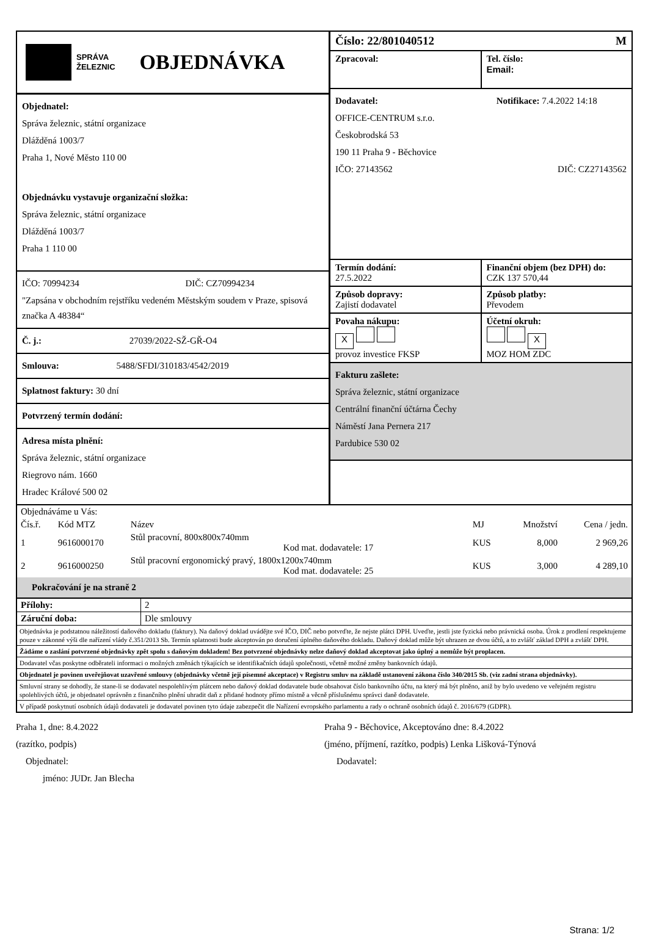SPRÁVA
ŽELEZNIC
OBJEDNÁVKA
Objednatel:
Správa železnic, státní organizace
Dlážděná 1003/7
Praha 1, Nové Město 110 00
Objednávku vystavuje organizační složka:
Správa železnic, státní organizace
Dlážděná 1003/7
Praha 1 110 00
IČO: 70994234 DIČ: CZ70994234
"Zapsána v obchodním rejstříku vedeném Městským soudem v Praze, spisová značka A 48384“
Č. j.: 27039/2022-SŽ-GŘ-O4
Smlouva: 5488/SFDI/310183/4542/2019
Splatnost faktury: 30 dní
Potvrzený termín dodání:
Adresa místa plnění:
Správa železnic, státní organizace
Riegrovo nám. 1660
Hradec Králové 500 02
Číslo: 22/801040512 M
Zpracoval: Tel. číslo:
Email:
Dodavatel: Notifikace: 7.4.2022 14:18
OFFICE-CENTRUM s.r.o.
Českobrodská 53
190 11 Praha 9 - Běchovice
IČO: 27143562 DIČ: CZ27143562
Termín dodání:
27.5.2022
Finanční objem (bez DPH) do:
CZK 137 570,44
Způsob dopravy:
Zajistí dodavatel
Způsob platby:
Převodem
Povaha nákupu:
X
provoz investice FKSP
Účetní okruh:
X
MOZ HOM ZDC
Fakturu zašlete:
Správa železnic, státní organizace
Centrální finanční účtárna Čechy
Náměstí Jana Pernera 217
Pardubice 530 02
| Objednáváme u Vás: | | | | | |
| Čís.ř. | Kód MTZ | Název | MJ | Množství | Cena / jedn. |
| 1 | 9616000170 | Stůl pracovní, 800x800x740mm Kod mat. dodavatele: 17 | KUS | 8,000 | 2 969,26 |
| 2 | 9616000250 | Stůl pracovní ergonomický pravý, 1800x1200x740mm Kod mat. dodavatele: 25 | KUS | 3,000 | 4 289,10 |
| Pokračování je na straně 2 | | | | | |
| Přílohy: | 2 |
| Záruční doba: | Dle smlouvy |
Objednávka je podstatnou náležitostí daňového dokladu (faktury). Na daňový doklad uvádějte své IČO, DIČ nebo potvrďte, že nejste plátci DPH. Uveďte, jestli jste fyzická nebo právnická osoba. Úrok z prodlení respektujeme pouze v zákonné výši dle nařízení vlády č.351/2013 Sb. Termín splatnosti bude akceptován po doručení úplného daňového dokladu. Daňový doklad může být uhrazen ze dvou účtů, a to zvlášť základ DPH a zvlášť DPH.
Žádáme o zaslání potvrzené objednávky zpět spolu s daňovým dokladem! Bez potvrzené objednávky nelze daňový doklad akceptovat jako úplný a nemůže být proplacen.
Dodavatel včas poskytne odběrateli informaci o možných změnách týkajících se identifikačních údajů společnosti, včetně možné změny bankovních údajů.
Objednatel je povinen uveřejňovat uzavřené smlouvy (objednávky včetně její písemné akceptace) v Registru smluv na základě ustanovení zákona číslo 340/2015 Sb. (viz zadní strana objednávky).
Smluvní strany se dohodly, že stane-li se dodavatel nespolehlivým plátcem nebo daňový doklad dodavatele bude obsahovat číslo bankovního účtu, na který má být plněno, aniž by bylo uvedeno ve veřejném registru spolehlivých účtů, je objednatel oprávněn z finančního plnění uhradit daň z přidané hodnoty přímo místně a věcně příslušnému správci daně dodavatele.
V případě poskytnutí osobních údajů dodavateli je dodavatel povinen tyto údaje zabezpečit dle Nařízení evropského parlamentu a rady o ochraně osobních údajů č. 2016/679 (GDPR).
Praha 1, dne: 8.4.2022
(razítko, podpis)
Objednatel:
jméno: JUDr. Jan Blecha
Praha 9 - Běchovice, Akceptováno dne: 8.4.2022
(jméno, příjmení, razítko, podpis) Lenka Lišková-Týnová
Dodavatel:
Strana: 1/2